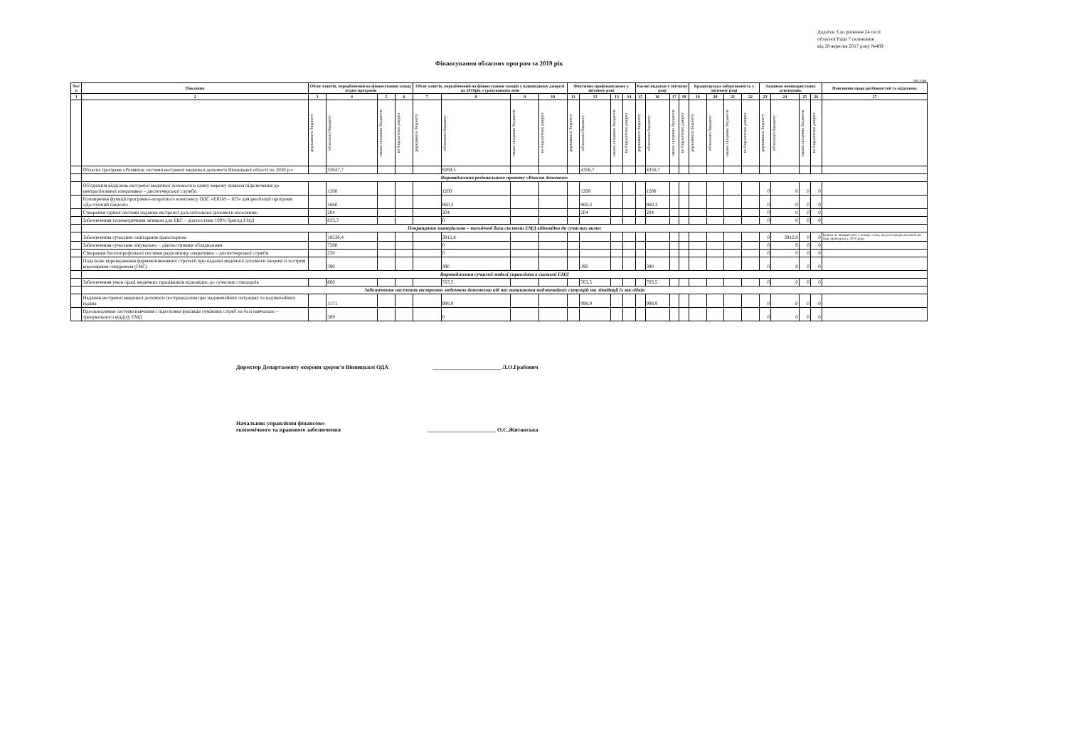Додаток 3 до рішення 24 сесії
обласної Ради 7 скликання
від 28 вересня 2017 року №469
Фінансування обласних програм за 2019 рік
тис.грн.
| №з/п | Показник | Обсяг коштів, передбачений на фінансування заходу згідно програми | | | | Обсяг коштів, передбачений на фінансування заходів у відповідному джерелі на 2019рік з урахуванням змін | | | | Фактично профінансовано у звітному році | | | | Касові видатки у звітному році | | | | Кредиторська заборгованість у звітному році | | | | Залишок невикористаних асигнувань | | | | Пояснення щодо розбіжностей та відхилень |
| --- | --- | --- | --- | --- | --- | --- | --- | --- | --- | --- | --- | --- | --- | --- | --- | --- | --- | --- | --- | --- | --- | --- | --- | --- | --- | --- |
| 1 | 2 | 3 | 4 | 5 | 6 | 7 | 8 | 9 | 10 | 11 | 12 | 13 | 14 | 15 | 16 | 17 | 18 | 19 | 20 | 21 | 22 | 23 | 24 | 25 | 26 | 27 |
| | | державного бюджету | обласного бюджету | інших місцевих бюджетів | не бюджетних джерел | державного бюджету | обласного бюджету | інших місцевих бюджетів | не бюджетних джерел | державного бюджету | обласного бюджету | інших місцевих бюджетів | не бюджетних джерел | державного бюджету | обласного бюджету | інших місцевих бюджетів | не бюджетних джерел | державного бюджету | обласного бюджету | інших місцевих бюджетів | не бюджетних джерел | державного бюджету | обласного бюджету | інших місцевих бюджетів | не бюджетних джерел | |
| | Обласна програма «Розвиток системи екстреної медичної допомоги Вінницької області на 2020 р.» | | 33047,7 | | | | 8269,5 | | | | 4356,7 | | | | 4356,7 | | | | | | | | | | | |
| | Впровадження регіонального проекту «Вчасна допомога» | | | | | | | | | | | | | | | | | | | | | | | | | |
| | Об'єднання відділень екстреної медичної допомоги в єдину мережу шляхом підключення до централізованої оперативно – диспетчерської служби. | | 1200 | | | | 1200 | | | | 1200 | | | | 1200 | | | | | | | 0 | 0 | 0 | 0 | |
| | Розширення функції програмно-апаратного комплексу ОДС «ERIM – 103» для реалізації програми «Доступний пацієнт». | | 1660 | | | | 860,3 | | | | 860,3 | | | | 860,3 | | | | | | | 0 | 0 | 0 | 0 | |
| | Створення єдиної системи надання екстреної догоспітальної допомоги населенню | | 204 | | | | 204 | | | | 204 | | | | 204 | | | | | | | 0 | 0 | 0 | 0 | |
| | Забезпечення телеметричним зв'язком для ЕКГ – діагностики 100% бригад ЕМД | | 833,3 | | | | 0 | | | | | | | | | | | | | | | 0 | 0 | 0 | 0 | |
| | Покращення матеріально – технічної бази системи ЕМД відповідно до сучасних вимог | | | | | | | | | | | | | | | | | | | | | | | | | |
| | Забезпечення сучасним санітарним транспортом | | 18530,4 | | | | 3912,8 | | | | | | | | | | | | | | | 0 | 3912,8 | 0 | 0 | Кошти не використані у зв'язку з тим, що реєстрація автомобілів буде проведена у 2020 році |
| | Забезпечення сучасним лікувально – діагностичним обладнанням | | 7500 | | | | 0 | | | | | | | | | | | | | | | 0 | 0 | 0 | 0 | |
| | Створення багатопрофільної системи радіозв'язку оперативно – диспетчерської служби | | 250 | | | | 0 | | | | | | | | | | | | | | | 0 | 0 | 0 | 0 | |
| | Подальше впровадження фармакоінвазивної стратегії при наданні медичної допомоги хворим із гострим коронарним синдромом (ГКС) | | 390 | | | | 390 | | | | 390 | | | | 390 | | | | | | | 0 | 0 | 0 | 0 | |
| | Впровадження сучасної моделі управління в системі ЕМД | | | | | | | | | | | | | | | | | | | | | | | | | |
| | Забезпечення умов праці медичних працівників відповідно до сучасних стандартів | | 800 | | | | 703,5 | | | | 703,5 | | | | 703,5 | | | | | | | 0 | 0 | 0 | 0 | |
| | Забезпечення населення екстреною медичною допомогою під час виникнення надзвичайних ситуацій та ліквідації їх наслідків | | | | | | | | | | | | | | | | | | | | | | | | | |
| | Надання екстреної медичної допомоги постраждалим при надзвичайних ситуаціях та надзвичайних подіях | | 1171 | | | | 998,9 | | | | 998,9 | | | | 998,9 | | | | | | | 0 | 0 | 0 | 0 | |
| | Вдосконалення системи навчання і підготовки фахівців суміжних служб на базі навчально – тренувального відділу ЕМД | | 509 | | | | 0 | | | | | | | | | | | | | | | 0 | 0 | 0 | 0 | |
Директор Департаменту охорони здоров'я Вінницької ОДА ________________________ Л.О.Грабович
Начальник управління фінансово-
економічного та правового забезпечення ________________________ О.С.Житанська